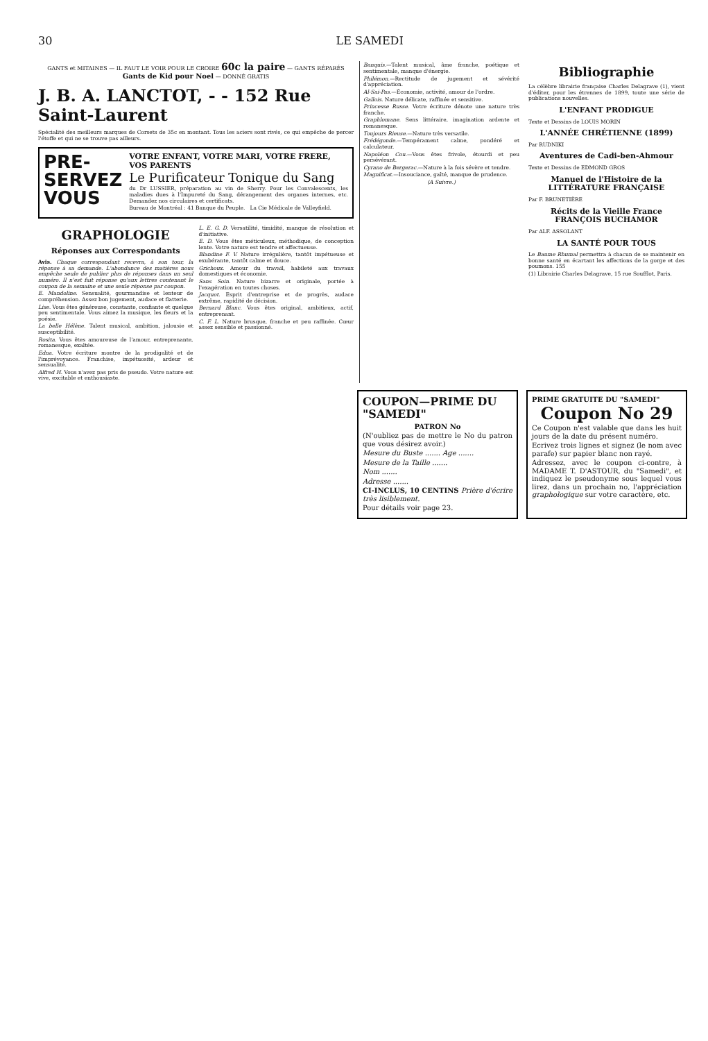30 LE SAMEDI
GANTS et MITAINES — IL FAUT LE VOIR POUR LE CROIRE 60c la paire — GANTS RÉPARÉS
Gants de Kid pour Noel — DONNÉ GRATIS
J. B. A. LANCTOT, - - 152 Rue Saint-Laurent
Spécialité des meilleurs marques de Corsets de 35c en montant. Tous les aciers sont rivés, ce qui empêche de percer l'étoffe et qui ne se trouve pas ailleurs.
PRE-
SERVEZ
VOUS
VOTRE ENFANT, VOTRE MARI, VOTRE FRERE, VOS PARENTS
Le Purificateur Tonique du Sang
du Dr LUSSIER, préparation au vin de Sherry. Pour les Convalescents, les maladies dues à l'Impureté du Sang, dérangement des organes internes, etc. Demandez nos circulaires et certificats.
Bureau de Montréal : 41 Banque du Peuple. La Cie Médicale de Valleyfield.
GRAPHOLOGIE
Réponses aux Correspondants
Avis. Chaque correspondant recevra, à son tour, la réponse à sa demande. L'abondance des matières nous empêche seule de publier plus de réponses dans un seul numéro. Il n'est fait réponse qu'aux lettres contenant le coupon de la semaine et une seule réponse par coupon.
E. Mandoline. Sensualité, gourmandise et lenteur de compréhension. Assez bon jugement, audace et flatterie.
Lise. Vous êtes généreuse, constante, confiante et quelque peu sentimentale. Vous aimez la musique, les fleurs et la poésie.
La belle Hélène. Talent musical, ambition, jalousie et susceptibilité.
Rosita. Vous êtes amoureuse de l'amour, entreprenante, romanesque, exaltée.
Edna. Votre écriture montre de la prodigalité et de l'imprévoyance. Franchise, impétuosité, ardeur et sensualité.
Alfred H. Vous n'avez pas pris de pseudo. Votre nature est vive, excitable et enthousiaste.
L. E. G. D. Versatilité, timidité, manque de résolution et d'initiative.
E. D. Vous êtes méticuleux, méthodique, de conception lente. Votre nature est tendre et affectueuse.
Blandine F. V. Nature irrégulière, tantôt impétueuse et exubérante, tantôt calme et douce.
Grichoux. Amour du travail, habileté aux travaux domestiques et économie.
Sans Soin. Nature bizarre et originale, portée à l'exagération en toutes choses.
Jacquot. Esprit d'entreprise et de progrès, audace extrême, rapidité de décision.
Bernard Blanc. Vous êtes original, ambitieux, actif, entreprenant.
C. F. L. Nature brusque, franche et peu raffinée. Cœur assez sensible et passionné.
Banquis.—Talent musical, âme franche, poétique et sentimentale, manque d'énergie.
Philémon.—Rectitude de jugement et sévérité d'appréciation.
Al-Sai-Pas.—Économie, activité, amour de l'ordre.
Gallois. Nature délicate, raffinée et sensitive.
Princesse Russe. Votre écriture dénote une nature très franche.
Graphlomane. Sens littéraire, imagination ardente et romanesque.
Toujours Rieuse.—Nature très versatile.
Frédégonde.—Tempérament calme, pondéré et calculateur.
Napoléon Cou.—Vous êtes frivole, étourdi et peu persévérant.
Cyrano de Bergerac.—Nature à la fois sévère et tendre.
Magnificat.—Insouciance, gaîté, manque de prudence.
(A Suivre.)
Bibliographie
La célèbre librairie française Charles Delagrave (1), vient d'éditer, pour les étrennes de 1899, toute une série de publications nouvelles.
L'ENFANT PRODIGUE
Texte et Dessins de LOUIS MORIN
L'ANNÉE CHRÉTIENNE (1899)
Par RUDNIKI
Aventures de Cadi-ben-Ahmour
Texte et Dessins de EDMOND GROS
Manuel de l'Histoire de la LITTÉRATURE FRANÇAISE
Par F. BRUNETIÈRE
Récits de la Vieille France
FRANÇOIS BUCHAMOR
Par ALF. ASSOLANT
LA SANTÉ POUR TOUS
Le Baume Rhumal permettra à chacun de se maintenir en bonne santé en écartant les affections de la gorge et des poumons. 155
(1) Librairie Charles Delagrave, 15 rue Soufflot, Paris.
COUPON—PRIME DU "SAMEDI"
PATRON No
(N'oubliez pas de mettre le No du patron que vous désirez avoir.)
Mesure du Buste ....... Age .......
Mesure de la Taille .......
Nom .......
Adresse .......
CI-INCLUS, 10 CENTINS Prière d'écrire très lisiblement.
Pour détails voir page 23.
PRIME GRATUITE DU "SAMEDI"
Coupon No 29
Ce Coupon n'est valable que dans les huit jours de la date du présent numéro.
Ecrivez trois lignes et signez (le nom avec parafe) sur papier blanc non rayé.
Adressez, avec le coupon ci-contre, à MADAME T. D'ASTOUR, du "Samedi", et indiquez le pseudonyme sous lequel vous lirez, dans un prochain no, l'appréciation graphologique sur votre caractère, etc.